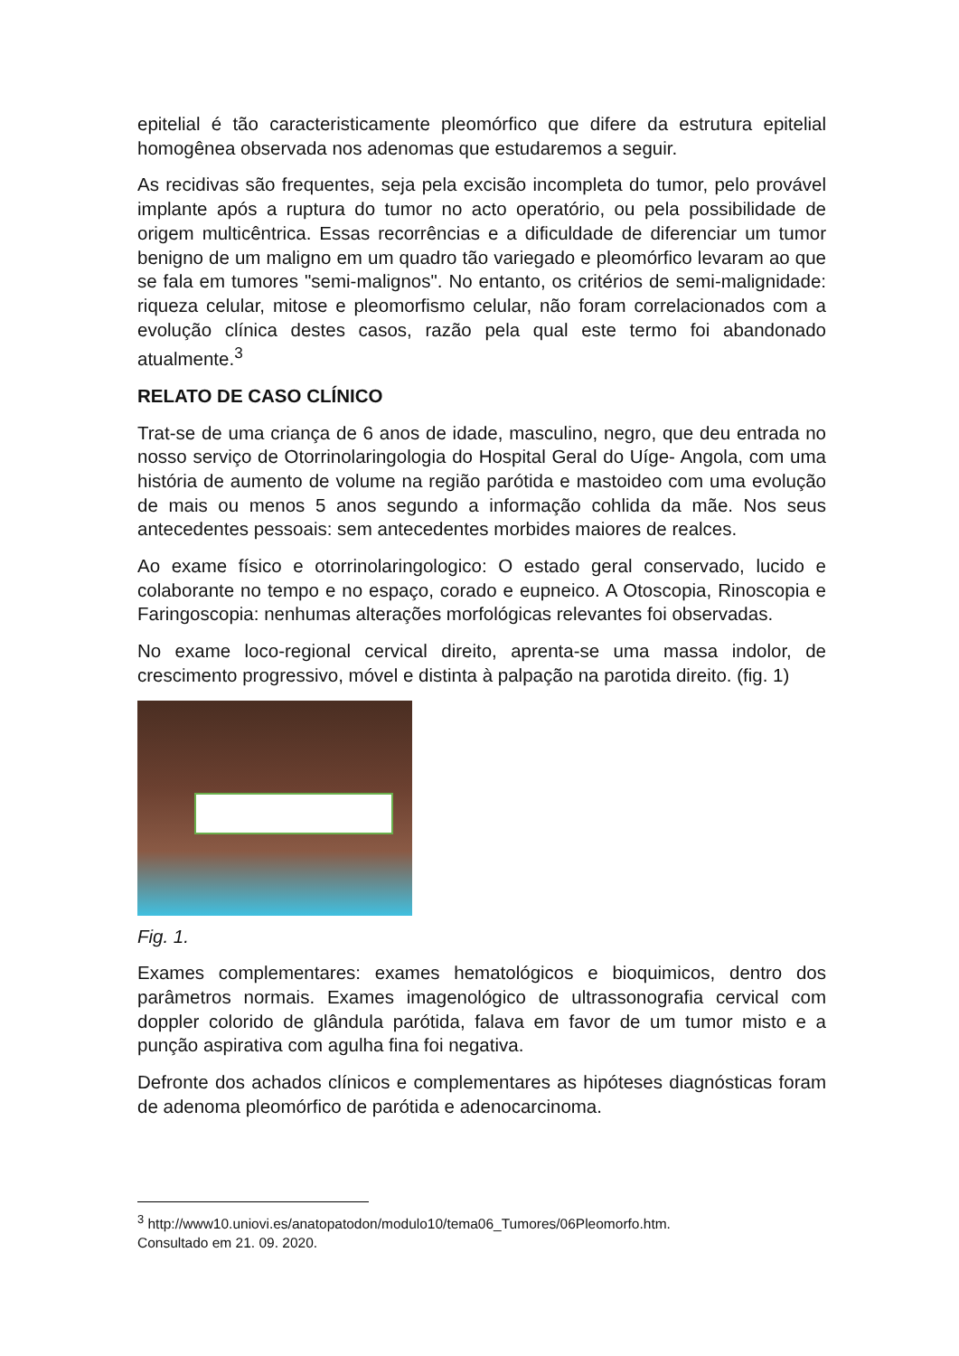epitelial é tão caracteristicamente pleomórfico que difere da estrutura epitelial homogênea observada nos adenomas que estudaremos a seguir.
As recidivas são frequentes, seja pela excisão incompleta do tumor, pelo provável implante após a ruptura do tumor no acto operatório, ou pela possibilidade de origem multicêntrica. Essas recorrências e a dificuldade de diferenciar um tumor benigno de um maligno em um quadro tão variegado e pleomórfico levaram ao que se fala em tumores "semi-malignos". No entanto, os critérios de semi-malignidade: riqueza celular, mitose e pleomorfismo celular, não foram correlacionados com a evolução clínica destes casos, razão pela qual este termo foi abandonado atualmente.<sup>3</sup>
RELATO DE CASO CLÍNICO
Trat-se de uma criança de 6 anos de idade, masculino, negro, que deu entrada no nosso serviço de Otorrinolaringologia do Hospital Geral do Uíge- Angola, com uma história de aumento de volume na região parótida e mastoideo com uma evolução de mais ou menos 5 anos segundo a informação cohlida da mãe. Nos seus antecedentes pessoais: sem antecedentes morbides maiores de realces.
Ao exame físico e otorrinolaringologico: O estado geral conservado, lucido e colaborante no tempo e no espaço, corado e eupneico. A Otoscopia, Rinoscopia e Faringoscopia: nenhumas alterações morfológicas relevantes foi observadas.
No exame loco-regional cervical direito, aprenta-se uma massa indolor, de crescimento progressivo, móvel e distinta à palpação na parotida direito. (fig. 1)
Fig. 1.
Exames complementares: exames hematológicos e bioquimicos, dentro dos parâmetros normais. Exames imagenológico de ultrassonografia cervical com doppler colorido de glândula parótida, falava em favor de um tumor misto e a punção aspirativa com agulha fina foi negativa.
Defronte dos achados clínicos e complementares as hipóteses diagnósticas foram de adenoma pleomórfico de parótida e adenocarcinoma.
<sup>3</sup> http://www10.uniovi.es/anatopatodon/modulo10/tema06_Tumores/06Pleomorfo.htm.
Consultado em 21. 09. 2020.